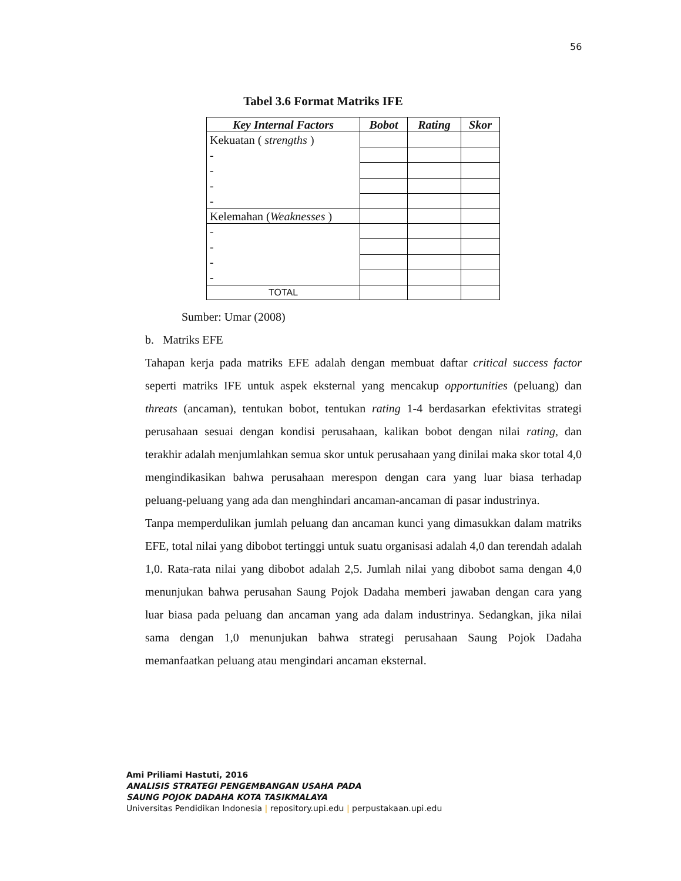56
Tabel 3.6 Format Matriks IFE
| Key Internal Factors | Bobot | Rating | Skor |
| --- | --- | --- | --- |
| Kekuatan ( strengths ) - - - - | | | |
| Kelemahan ( Weaknesses ) | | | |
| - - - - | | | |
| TOTAL | | | |
Sumber: Umar (2008)
b. Matriks EFE
Tahapan kerja pada matriks EFE adalah dengan membuat daftar critical success factor seperti matriks IFE untuk aspek eksternal yang mencakup opportunities (peluang) dan threats (ancaman), tentukan bobot, tentukan rating 1-4 berdasarkan efektivitas strategi perusahaan sesuai dengan kondisi perusahaan, kalikan bobot dengan nilai rating, dan terakhir adalah menjumlahkan semua skor untuk perusahaan yang dinilai maka skor total 4,0 mengindikasikan bahwa perusahaan merespon dengan cara yang luar biasa terhadap peluang-peluang yang ada dan menghindari ancaman-ancaman di pasar industrinya.
Tanpa memperdulikan jumlah peluang dan ancaman kunci yang dimasukkan dalam matriks EFE, total nilai yang dibobot tertinggi untuk suatu organisasi adalah 4,0 dan terendah adalah 1,0. Rata-rata nilai yang dibobot adalah 2,5. Jumlah nilai yang dibobot sama dengan 4,0 menunjukan bahwa perusahan Saung Pojok Dadaha memberi jawaban dengan cara yang luar biasa pada peluang dan ancaman yang ada dalam industrinya. Sedangkan, jika nilai sama dengan 1,0 menunjukan bahwa strategi perusahaan Saung Pojok Dadaha memanfaatkan peluang atau mengindari ancaman eksternal.
Ami Priliami Hastuti, 2016
ANALISIS STRATEGI PENGEMBANGAN USAHA PADA
SAUNG POJOK DADAHA KOTA TASIKMALAYA
Universitas Pendidikan Indonesia | repository.upi.edu | perpustakaan.upi.edu